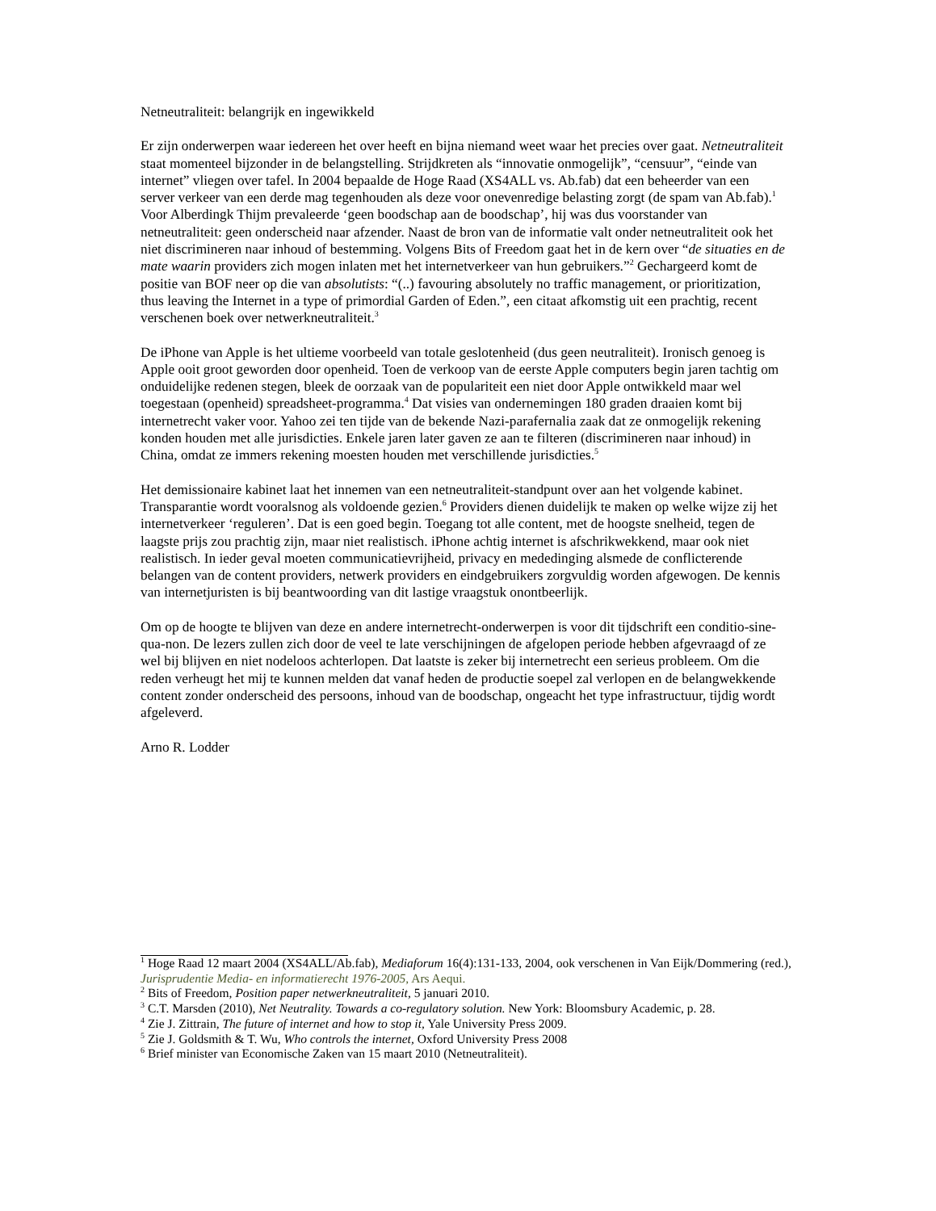Netneutraliteit: belangrijk en ingewikkeld
Er zijn onderwerpen waar iedereen het over heeft en bijna niemand weet waar het precies over gaat. Netneutraliteit staat momenteel bijzonder in de belangstelling. Strijdkreten als “innovatie onmogelijk”, “censuur”, “einde van internet” vliegen over tafel. In 2004 bepaalde de Hoge Raad (XS4ALL vs. Ab.fab) dat een beheerder van een server verkeer van een derde mag tegenhouden als deze voor onevenredige belasting zorgt (de spam van Ab.fab).<sup>1</sup> Voor Alberdingk Thijm prevaleerde ‘geen boodschap aan de boodschap’, hij was dus voorstander van netneutraliteit: geen onderscheid naar afzender. Naast de bron van de informatie valt onder netneutraliteit ook het niet discrimineren naar inhoud of bestemming. Volgens Bits of Freedom gaat het in de kern over “de situaties en de mate waarin providers zich mogen inlaten met het internetverkeer van hun gebruikers.”<sup>2</sup> Gechargeerd komt de positie van BOF neer op die van absolutists: “(..) favouring absolutely no traffic management, or prioritization, thus leaving the Internet in a type of primordial Garden of Eden.”, een citaat afkomstig uit een prachtig, recent verschenen boek over netwerkneutraliteit.<sup>3</sup>
De iPhone van Apple is het ultieme voorbeeld van totale geslotenheid (dus geen neutraliteit). Ironisch genoeg is Apple ooit groot geworden door openheid. Toen de verkoop van de eerste Apple computers begin jaren tachtig om onduidelijke redenen stegen, bleek de oorzaak van de populariteit een niet door Apple ontwikkeld maar wel toegestaan (openheid) spreadsheet-programma.<sup>4</sup> Dat visies van ondernemingen 180 graden draaien komt bij internetrecht vaker voor. Yahoo zei ten tijde van de bekende Nazi-parafernalia zaak dat ze onmogelijk rekening konden houden met alle jurisdicties. Enkele jaren later gaven ze aan te filteren (discrimineren naar inhoud) in China, omdat ze immers rekening moesten houden met verschillende jurisdicties.<sup>5</sup>
Het demissionaire kabinet laat het innemen van een netneutraliteit-standpunt over aan het volgende kabinet. Transparantie wordt vooralsnog als voldoende gezien.<sup>6</sup> Providers dienen duidelijk te maken op welke wijze zij het internetverkeer ‘reguleren’. Dat is een goed begin. Toegang tot alle content, met de hoogste snelheid, tegen de laagste prijs zou prachtig zijn, maar niet realistisch. iPhone achtig internet is afschrikwekkend, maar ook niet realistisch. In ieder geval moeten communicatievrijheid, privacy en mededinging alsmede de conflicterende belangen van de content providers, netwerk providers en eindgebruikers zorgvuldig worden afgewogen. De kennis van internetjuristen is bij beantwoording van dit lastige vraagstuk onontbeerlijk.
Om op de hoogte te blijven van deze en andere internetrecht-onderwerpen is voor dit tijdschrift een conditio-sine-qua-non. De lezers zullen zich door de veel te late verschijningen de afgelopen periode hebben afgevraagd of ze wel bij blijven en niet nodeloos achterlopen. Dat laatste is zeker bij internetrecht een serieus probleem. Om die reden verheugt het mij te kunnen melden dat vanaf heden de productie soepel zal verlopen en de belangwekkende content zonder onderscheid des persoons, inhoud van de boodschap, ongeacht het type infrastructuur, tijdig wordt afgeleverd.
Arno R. Lodder
<sup>1</sup> Hoge Raad 12 maart 2004 (XS4ALL/Ab.fab), Mediaforum 16(4):131-133, 2004, ook verschenen in Van Eijk/Dommering (red.), Jurisprudentie Media- en informatierecht 1976-2005, Ars Aequi.
<sup>2</sup> Bits of Freedom, Position paper netwerkneutraliteit, 5 januari 2010.
<sup>3</sup> C.T. Marsden (2010), Net Neutrality. Towards a co-regulatory solution. New York: Bloomsbury Academic, p. 28.
<sup>4</sup> Zie J. Zittrain, The future of internet and how to stop it, Yale University Press 2009.
<sup>5</sup> Zie J. Goldsmith & T. Wu, Who controls the internet, Oxford University Press 2008
<sup>6</sup> Brief minister van Economische Zaken van 15 maart 2010 (Netneutraliteit).